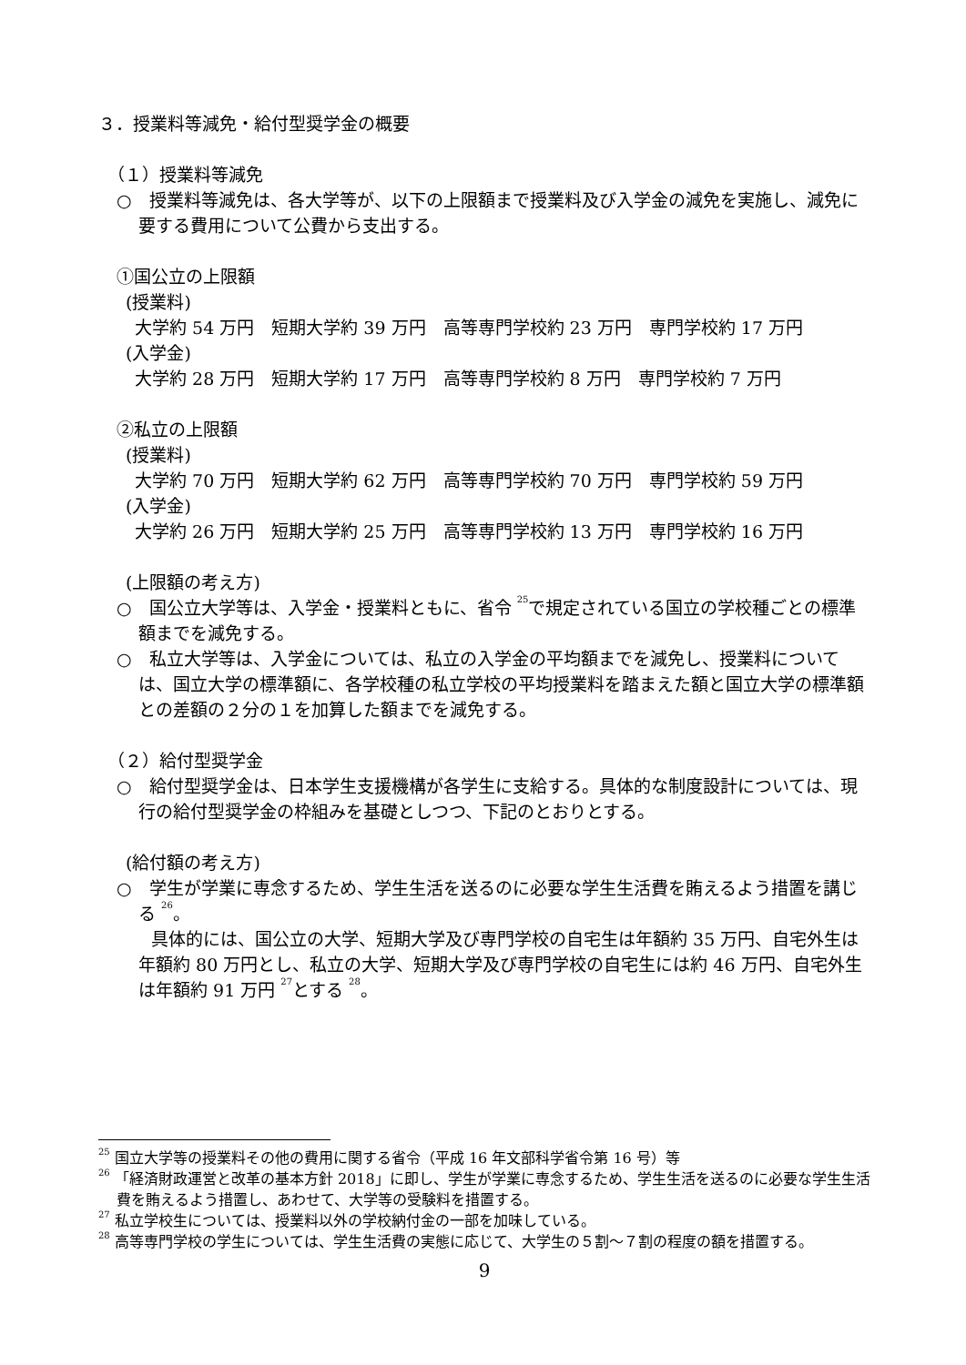３．授業料等減免・給付型奨学金の概要
（１）授業料等減免
○　授業料等減免は、各大学等が、以下の上限額まで授業料及び入学金の減免を実施し、減免に要する費用について公費から支出する。
①国公立の上限額
(授業料)
大学約 54 万円　短期大学約 39 万円　高等専門学校約 23 万円　専門学校約 17 万円
(入学金)
大学約 28 万円　短期大学約 17 万円　高等専門学校約 8 万円　専門学校約 7 万円
②私立の上限額
(授業料)
大学約 70 万円　短期大学約 62 万円　高等専門学校約 70 万円　専門学校約 59 万円
(入学金)
大学約 26 万円　短期大学約 25 万円　高等専門学校約 13 万円　専門学校約 16 万円
(上限額の考え方)
○　国公立大学等は、入学金・授業料ともに、省令 <sup>25</sup>で規定されている国立の学校種ごとの標準額までを減免する。
○　私立大学等は、入学金については、私立の入学金の平均額までを減免し、授業料については、国立大学の標準額に、各学校種の私立学校の平均授業料を踏まえた額と国立大学の標準額との差額の２分の１を加算した額までを減免する。
（２）給付型奨学金
○　給付型奨学金は、日本学生支援機構が各学生に支給する。具体的な制度設計については、現行の給付型奨学金の枠組みを基礎としつつ、下記のとおりとする。
(給付額の考え方)
○　学生が学業に専念するため、学生生活を送るのに必要な学生生活費を賄えるよう措置を講じる <sup>26</sup>。
　　具体的には、国公立の大学、短期大学及び専門学校の自宅生は年額約 35 万円、自宅外生は年額約 80 万円とし、私立の大学、短期大学及び専門学校の自宅生には約 46 万円、自宅外生は年額約 91 万円 <sup>27</sup>とする <sup>28</sup>。
<sup>25</sup> 国立大学等の授業料その他の費用に関する省令（平成 16 年文部科学省令第 16 号）等
<sup>26</sup> 「経済財政運営と改革の基本方針 2018」に即し、学生が学業に専念するため、学生生活を送るのに必要な学生生活費を賄えるよう措置し、あわせて、大学等の受験料を措置する。
<sup>27</sup> 私立学校生については、授業料以外の学校納付金の一部を加味している。
<sup>28</sup> 高等専門学校の学生については、学生生活費の実態に応じて、大学生の５割～７割の程度の額を措置する。
9